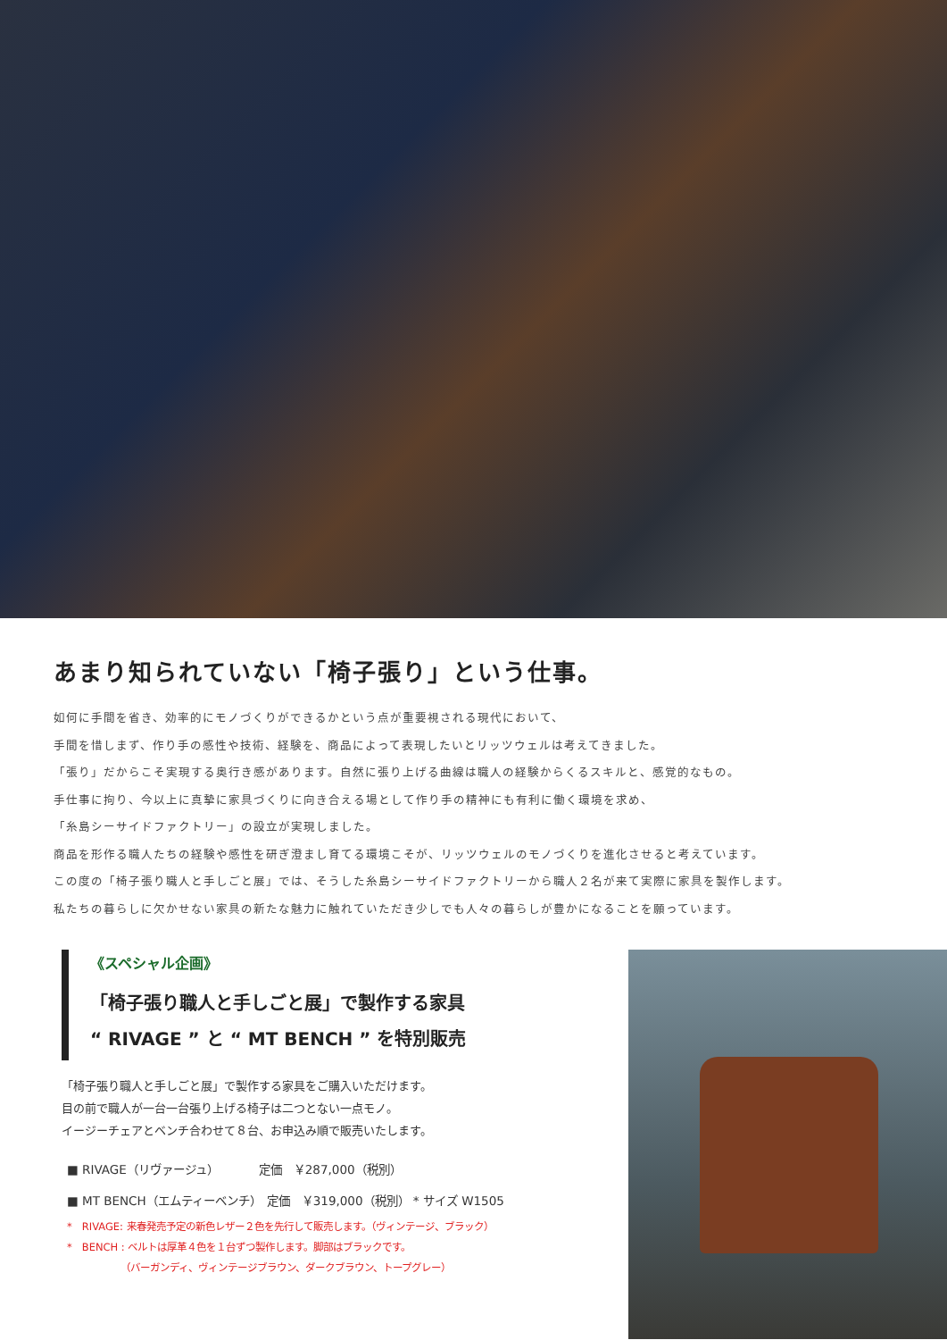あまり知られていない「椅子張り」という仕事。
如何に手間を省き、効率的にモノづくりができるかという点が重要視される現代において、
手間を惜しまず、作り手の感性や技術、経験を、商品によって表現したいとリッツウェルは考えてきました。
「張り」だからこそ実現する奥行き感があります。自然に張り上げる曲線は職人の経験からくるスキルと、感覚的なもの。
手仕事に拘り、今以上に真摯に家具づくりに向き合える場として作り手の精神にも有利に働く環境を求め、
「糸島シーサイドファクトリー」の設立が実現しました。
商品を形作る職人たちの経験や感性を研ぎ澄まし育てる環境こそが、リッツウェルのモノづくりを進化させると考えています。
この度の「椅子張り職人と手しごと展」では、そうした糸島シーサイドファクトリーから職人２名が来て実際に家具を製作します。
私たちの暮らしに欠かせない家具の新たな魅力に触れていただき少しでも人々の暮らしが豊かになることを願っています。
《スペシャル企画》
「椅子張り職人と手しごと展」で製作する家具
“ RIVAGE ” と “ MT BENCH ” を特別販売
「椅子張り職人と手しごと展」で製作する家具をご購入いただけます。
目の前で職人が一台一台張り上げる椅子は二つとない一点モノ。
イージーチェアとベンチ合わせて８台、お申込み順で販売いたします。
■ RIVAGE（リヴァージュ）　　　　定価　￥287,000（税別）
■ MT BENCH（エムティーベンチ）　定価　￥319,000（税別） * サイズ W1505
*　RIVAGE: 来春発売予定の新色レザー２色を先行して販売します。（ヴィンテージ、ブラック）
*　BENCH : ベルトは厚革４色を１台ずつ製作します。脚部はブラックです。
　　　　　　（バーガンディ、ヴィンテージブラウン、ダークブラウン、トープグレー）